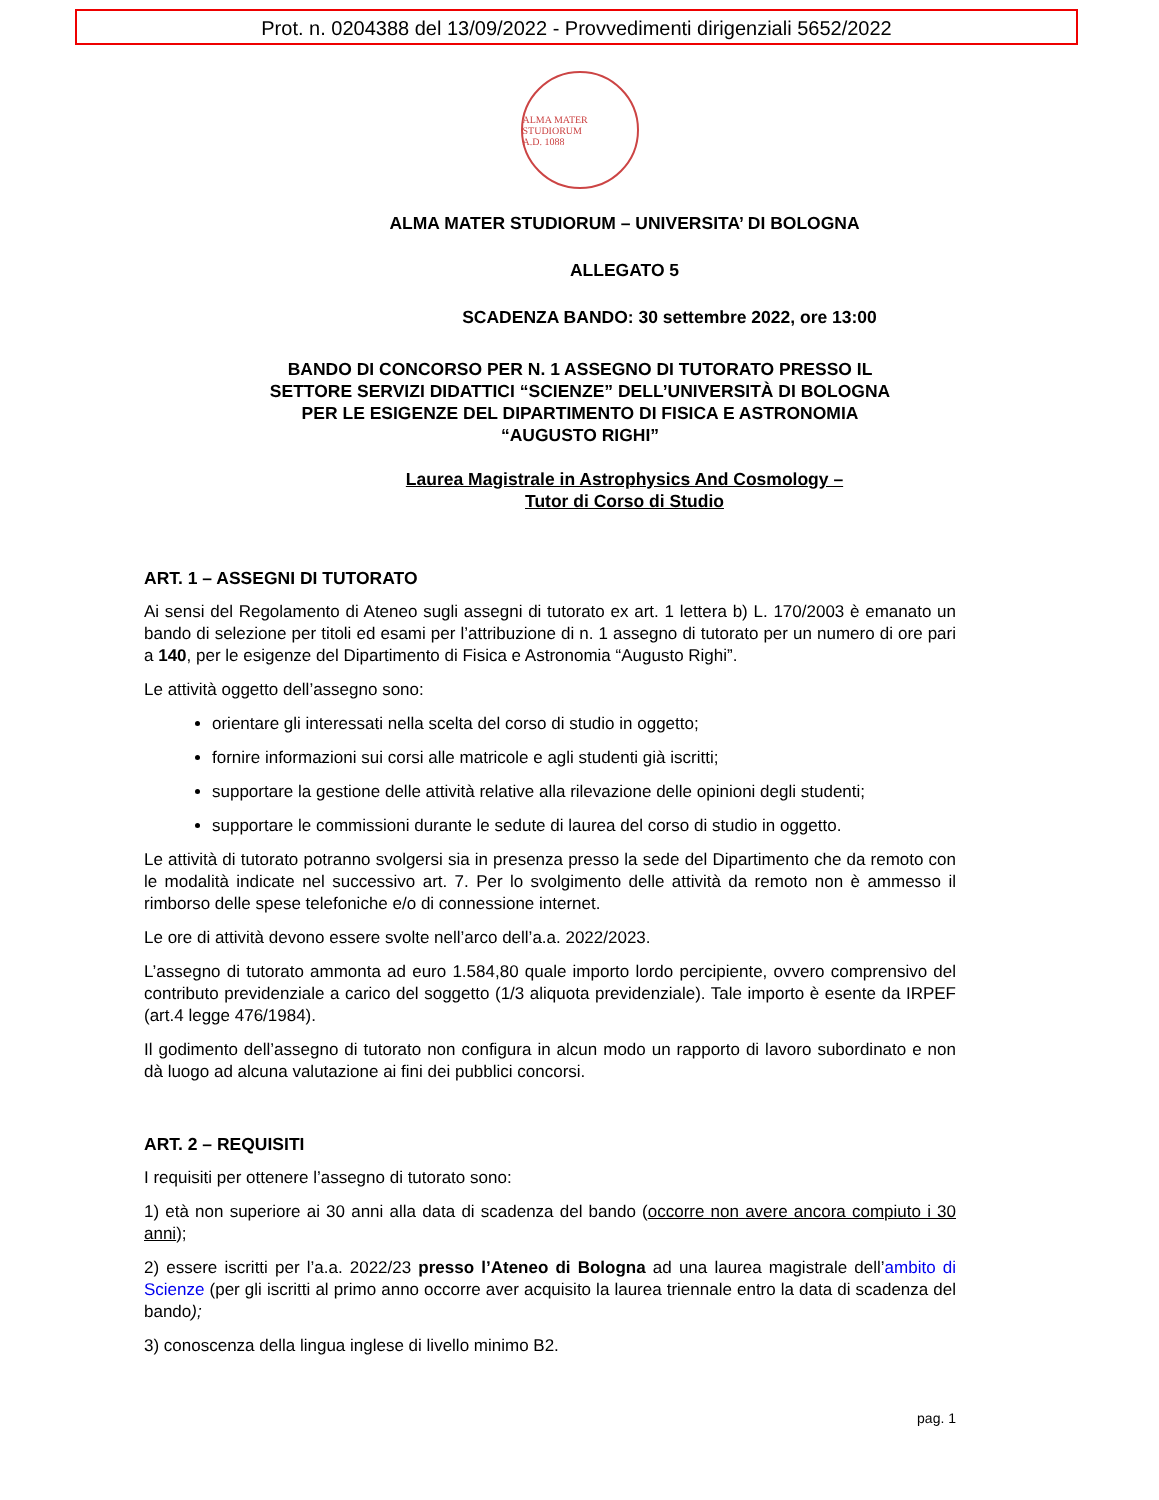Prot. n. 0204388 del 13/09/2022 - Provvedimenti dirigenziali 5652/2022
ALMA MATER STUDIORUM
A.D. 1088
ALMA MATER STUDIORUM – UNIVERSITA’ DI BOLOGNA
ALLEGATO 5
SCADENZA BANDO: 30 settembre 2022, ore 13:00
BANDO DI CONCORSO PER N. 1 ASSEGNO DI TUTORATO PRESSO IL
SETTORE SERVIZI DIDATTICI “SCIENZE” DELL’UNIVERSITÀ DI BOLOGNA
PER LE ESIGENZE DEL DIPARTIMENTO DI FISICA E ASTRONOMIA
“AUGUSTO RIGHI”
Laurea Magistrale in Astrophysics And Cosmology –
Tutor di Corso di Studio
ART. 1 – ASSEGNI DI TUTORATO
Ai sensi del Regolamento di Ateneo sugli assegni di tutorato ex art. 1 lettera b) L. 170/2003 è emanato un bando di selezione per titoli ed esami per l’attribuzione di n. 1 assegno di tutorato per un numero di ore pari a 140, per le esigenze del Dipartimento di Fisica e Astronomia “Augusto Righi”.
Le attività oggetto dell’assegno sono:
orientare gli interessati nella scelta del corso di studio in oggetto;
fornire informazioni sui corsi alle matricole e agli studenti già iscritti;
supportare la gestione delle attività relative alla rilevazione delle opinioni degli studenti;
supportare le commissioni durante le sedute di laurea del corso di studio in oggetto.
Le attività di tutorato potranno svolgersi sia in presenza presso la sede del Dipartimento che da remoto con le modalità indicate nel successivo art. 7. Per lo svolgimento delle attività da remoto non è ammesso il rimborso delle spese telefoniche e/o di connessione internet.
Le ore di attività devono essere svolte nell’arco dell’a.a. 2022/2023.
L’assegno di tutorato ammonta ad euro 1.584,80 quale importo lordo percipiente, ovvero comprensivo del contributo previdenziale a carico del soggetto (1/3 aliquota previdenziale). Tale importo è esente da IRPEF (art.4 legge 476/1984).
Il godimento dell’assegno di tutorato non configura in alcun modo un rapporto di lavoro subordinato e non dà luogo ad alcuna valutazione ai fini dei pubblici concorsi.
ART. 2 – REQUISITI
I requisiti per ottenere l’assegno di tutorato sono:
1) età non superiore ai 30 anni alla data di scadenza del bando (occorre non avere ancora compiuto i 30 anni);
2) essere iscritti per l’a.a. 2022/23 presso l’Ateneo di Bologna ad una laurea magistrale dell’ambito di Scienze (per gli iscritti al primo anno occorre aver acquisito la laurea triennale entro la data di scadenza del bando);
3) conoscenza della lingua inglese di livello minimo B2.
pag. 1